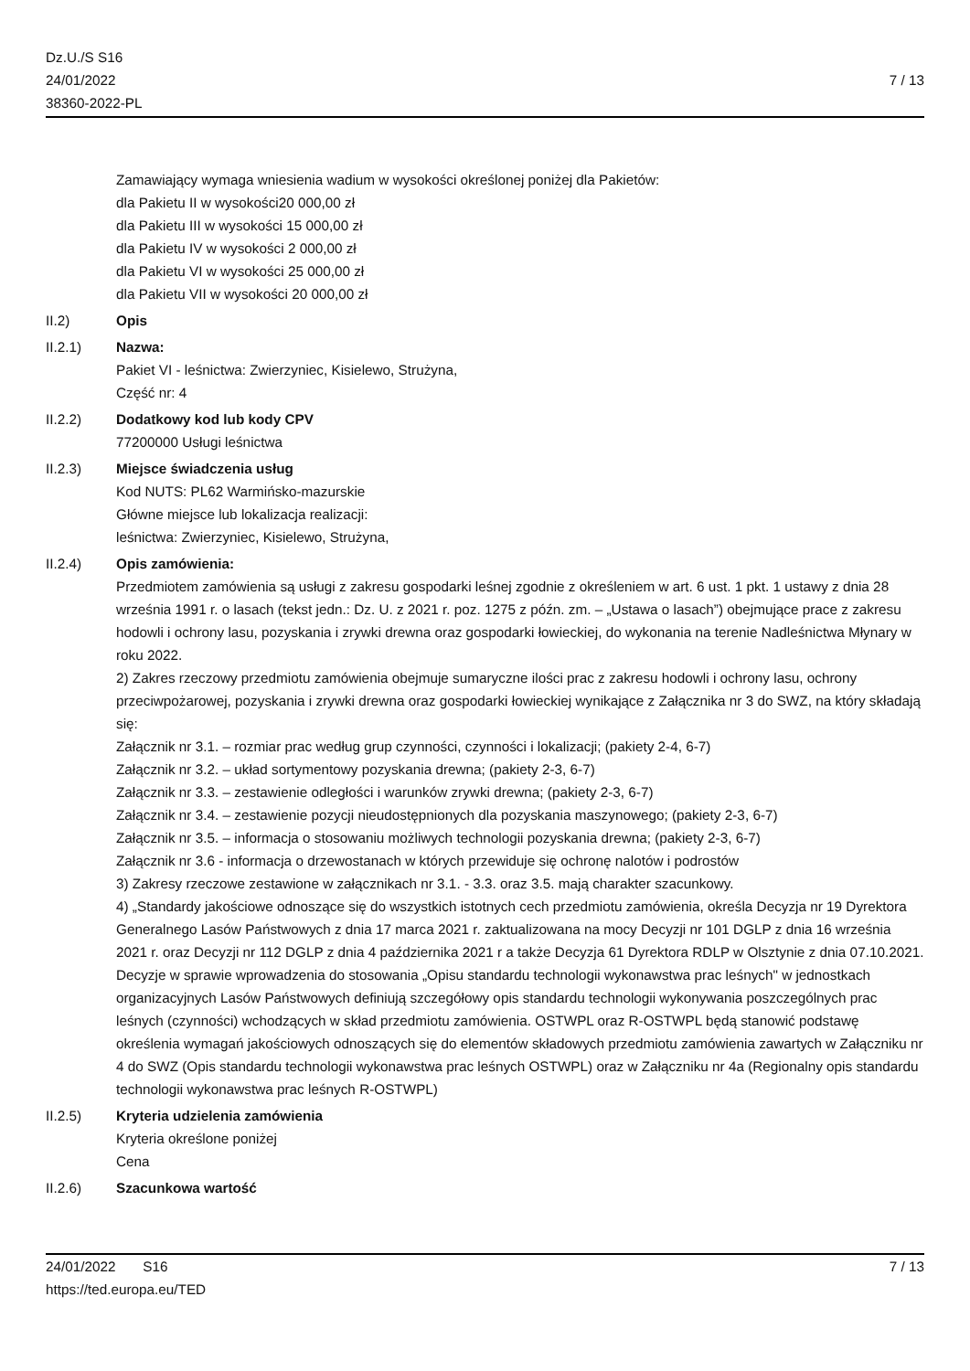Dz.U./S S16
24/01/2022
38360-2022-PL
7 / 13
Zamawiający wymaga wniesienia wadium w wysokości określonej poniżej dla Pakietów:
dla Pakietu II w wysokości20 000,00 zł
dla Pakietu III w wysokości 15 000,00 zł
dla Pakietu IV w wysokości 2 000,00 zł
dla Pakietu VI w wysokości 25 000,00 zł
dla Pakietu VII w wysokości 20 000,00 zł
II.2) Opis
II.2.1) Nazwa:
Pakiet VI - leśnictwa: Zwierzyniec, Kisielewo, Strużyna,
Część nr: 4
II.2.2) Dodatkowy kod lub kody CPV
77200000 Usługi leśnictwa
II.2.3) Miejsce świadczenia usług
Kod NUTS: PL62 Warmińsko-mazurskie
Główne miejsce lub lokalizacja realizacji:
leśnictwa: Zwierzyniec, Kisielewo, Strużyna,
II.2.4) Opis zamówienia:
Przedmiotem zamówienia są usługi z zakresu gospodarki leśnej zgodnie z określeniem w art. 6 ust. 1 pkt. 1 ustawy z dnia 28 września 1991 r. o lasach (tekst jedn.: Dz. U. z 2021 r. poz. 1275 z późn. zm. – „Ustawa o lasach”) obejmujące prace z zakresu hodowli i ochrony lasu, pozyskania i zrywki drewna oraz gospodarki łowieckiej, do wykonania na terenie Nadleśnictwa Młynary w roku 2022.
2) Zakres rzeczowy przedmiotu zamówienia obejmuje sumaryczne ilości prac z zakresu hodowli i ochrony lasu, ochrony przeciwpożarowej, pozyskania i zrywki drewna oraz gospodarki łowieckiej wynikające z Załącznika nr 3 do SWZ, na który składają się:
Załącznik nr 3.1. – rozmiar prac według grup czynności, czynności i lokalizacji; (pakiety 2-4, 6-7)
Załącznik nr 3.2. – układ sortymentowy pozyskania drewna; (pakiety 2-3, 6-7)
Załącznik nr 3.3. – zestawienie odległości i warunków zrywki drewna; (pakiety 2-3, 6-7)
Załącznik nr 3.4. – zestawienie pozycji nieudostępnionych dla pozyskania maszynowego; (pakiety 2-3, 6-7)
Załącznik nr 3.5. – informacja o stosowaniu możliwych technologii pozyskania drewna; (pakiety 2-3, 6-7)
Załącznik nr 3.6 - informacja o drzewostanach w których przewiduje się ochronę nalotów i podrostów
3) Zakresy rzeczowe zestawione w załącznikach nr 3.1. - 3.3. oraz 3.5. mają charakter szacunkowy.
4) „Standardy jakościowe odnoszące się do wszystkich istotnych cech przedmiotu zamówienia, określa Decyzja nr 19 Dyrektora Generalnego Lasów Państwowych z dnia 17 marca 2021 r. zaktualizowana na mocy Decyzji nr 101 DGLP z dnia 16 września 2021 r. oraz Decyzji nr 112 DGLP z dnia 4 października 2021 r a także Decyzja 61 Dyrektora RDLP w Olsztynie z dnia 07.10.2021. Decyzje w sprawie wprowadzenia do stosowania „Opisu standardu technologii wykonawstwa prac leśnych" w jednostkach organizacyjnych Lasów Państwowych definiują szczegółowy opis standardu technologii wykonywania poszczególnych prac leśnych (czynności) wchodzących w skład przedmiotu zamówienia. OSTWPL oraz R-OSTWPL będą stanowić podstawę określenia wymagań jakościowych odnoszących się do elementów składowych przedmiotu zamówienia zawartych w Załączniku nr 4 do SWZ (Opis standardu technologii wykonawstwa prac leśnych OSTWPL) oraz w Załączniku nr 4a (Regionalny opis standardu technologii wykonawstwa prac leśnych R-OSTWPL)
II.2.5) Kryteria udzielenia zamówienia
Kryteria określone poniżej
Cena
II.2.6) Szacunkowa wartość
24/01/2022 S16 7 / 13
https://ted.europa.eu/TED